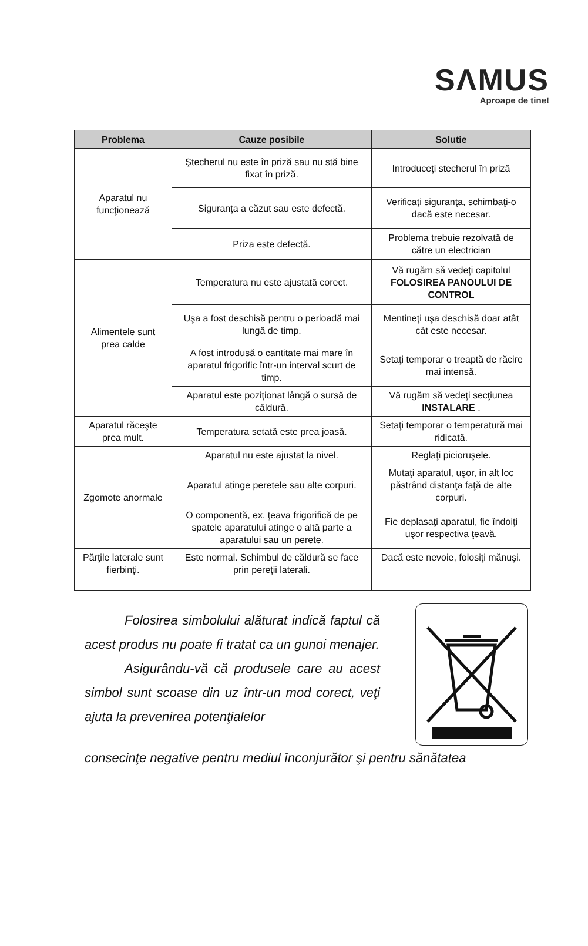SΛMUS
Aproape de tine!
| Problema | Cauze posibile | Solutie |
| --- | --- | --- |
| Aparatul nu funcţionează | Ştecherul nu este în priză sau nu stă bine fixat în priză. | Introduceţi stecherul în priză |
| | Siguranţa a căzut sau este defectă. | Verificaţi siguranţa, schimbaţi-o dacă este necesar. |
| | Priza este defectă. | Problema trebuie rezolvată de către un electrician |
| Alimentele sunt prea calde | Temperatura nu este ajustată corect. | Vă rugăm să vedeţi capitolul FOLOSIREA PANOULUI DE CONTROL |
| | Uşa a fost deschisă pentru o perioadă mai lungă de timp. | Mentineţi uşa deschisă doar atât cât este necesar. |
| | A fost introdusă o cantitate mai mare în aparatul frigorific într-un interval scurt de timp. | Setaţi temporar o treaptă de răcire mai intensă. |
| | Aparatul este poziţionat lângă o sursă de căldură. | Vă rugăm să vedeţi secţiunea INSTALARE . |
| Aparatul răceşte prea mult. | Temperatura setată este prea joasă. | Setaţi temporar o temperatură mai ridicată. |
| Zgomote anormale | Aparatul nu este ajustat la nivel. | Reglaţi picioruşele. |
| | Aparatul atinge peretele sau alte corpuri. | Mutaţi aparatul, uşor, in alt loc păstrând distanţa faţă de alte corpuri. |
| | O componentă, ex. ţeava frigorifică de pe spatele aparatului atinge o altă parte a aparatului sau un perete. | Fie deplasaţi aparatul, fie îndoiţi uşor respectiva ţeavă. |
| Părţile laterale sunt fierbinţi. | Este normal. Schimbul de căldură se face prin pereţii laterali. | Dacă este nevoie, folosiţi mănuşi. |
Folosirea simbolului alăturat indică faptul că acest produs nu poate fi tratat ca un gunoi menajer.
Asigurându-vă că produsele care au acest simbol sunt scoase din uz într-un mod corect, veţi ajuta la prevenirea potenţialelor
consecinţe negative pentru mediul înconjurător şi pentru sănătatea